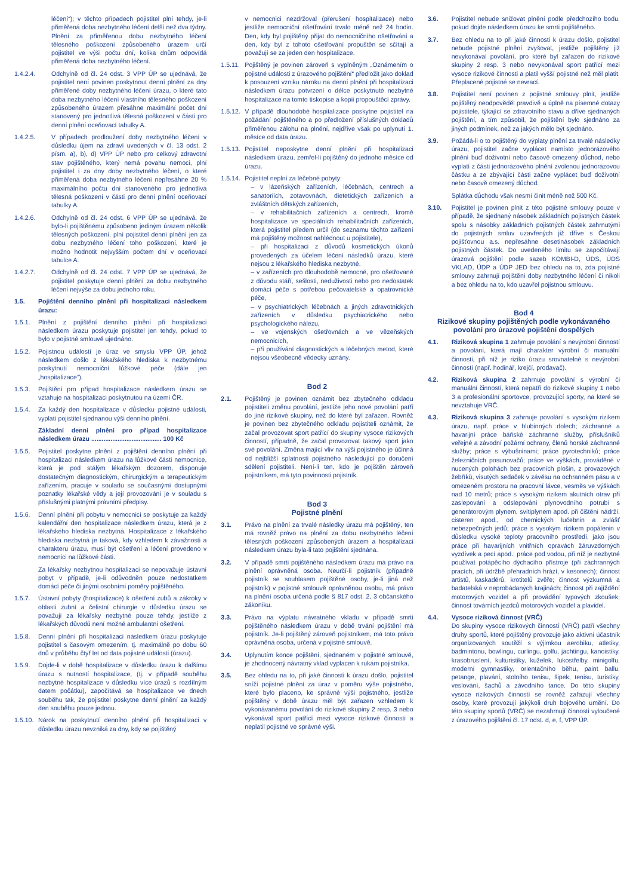léčení“); v těchto případech pojistitel plní tehdy, je-li přiměřená doba nezbytného léčení delší než dva týdny. Plnění za přiměřenou dobu nezbytného léčení tělesného poškození způsobeného úrazem určí pojistitel ve výši počtu dní, kolika dnům odpovídá přiměřená doba nezbytného léčení.
1.4.2.4. Odchylně od čl. 24 odst. 3 VPP ÚP se ujednává, že pojistitel není povinen poskytnout denní plnění za dny přiměřené doby nezbytného léčení úrazu, o které tato doba nezbytného léčení vlastního tělesného poškození způsobeného úrazem přesáhne maximální počet dní stanovený pro jednotlivá tělesná poškození v části pro denní plnění oceňovací tabulky A.
1.4.2.5. V případech prodloužení doby nezbytného léčení v důsledku újem na zdraví uvedených v čl. 13 odst. 2 písm. a), b), d) VPP ÚP nebo pro celkový zdravotní stav pojištěného, který nemá povahu nemoci, plní pojistitel i za dny doby nezbytného léčení, o které přiměřená doba nezbytného léčení nepřesáhne 20 % maximálního počtu dní stanoveného pro jednotlivá tělesná poškození v části pro denní plnění oceňovací tabulky A.
1.4.2.6. Odchylně od čl. 24 odst. 6 VPP ÚP se ujednává, že bylo-li pojištěnému způsobeno jediným úrazem několik tělesných poškození, plní pojistitel denní plnění jen za dobu nezbytného léčení toho poškození, které je možno hodnotit nejvyšším počtem dní v oceňovací tabulce A.
1.4.2.7. Odchylně od čl. 24 odst. 7 VPP ÚP se ujednává, že pojistitel poskytuje denní plnění za dobu nezbytného léčení nejvýše za dobu jednoho roku.
1.5. Pojištění denního plnění při hospitalizaci následkem úrazu:
1.5.1. Plnění z pojištění denního plnění při hospitalizaci následkem úrazu poskytuje pojistitel jen tehdy, pokud to bylo v pojistné smlouvě ujednáno.
1.5.2. Pojistnou událostí je úraz ve smyslu VPP ÚP, jehož následkem došlo z lékařského hlediska k nezbytnému poskytnutí nemocniční lůžkové péče (dále jen „hospitalizace“).
1.5.3. Pojištění pro případ hospitalizace následkem úrazu se vztahuje na hospitalizaci poskytnutou na území ČR.
1.5.4. Za každý den hospitalizace v důsledku pojistné události, vyplatí pojistitel sjednanou výši denního plnění.
Základní denní plnění pro případ hospitalizace následkem úrazu ........................................ 100 Kč
1.5.5. Pojistitel poskytne plnění z pojištění denního plnění při hospitalizaci následkem úrazu na lůžkové části nemocnice, která je pod stálým lékařským dozorem, disponuje dostatečným diagnostickým, chirurgickým a terapeutickým zařízením, pracuje v souladu se současnými dostupnými poznatky lékařské vědy a její provozování je v souladu s příslušnými platnými právními předpisy.
1.5.6. Denní plnění při pobytu v nemocnici se poskytuje za každý kalendářní den hospitalizace následkem úrazu, která je z lékařského hlediska nezbytná. Hospitalizace z lékařského hlediska nezbytná je taková, kdy vzhledem k závažnosti a charakteru úrazu, musí být ošetření a léčení provedeno v nemocnici na lůžkové části.
Za lékařsky nezbytnou hospitalizaci se nepovažuje ústavní pobyt v případě, je-li odůvodněn pouze nedostatkem domácí péče či jinými osobními poměry pojištěného.
1.5.7. Ústavní pobyty (hospitalizace) k ošetření zubů a zákroky v oblasti zubní a čelistní chirurgie v důsledku úrazu se považují za lékařsky nezbytné pouze tehdy, jestliže z lékařských důvodů není možné ambulantní ošetření.
1.5.8. Denní plnění při hospitalizaci následkem úrazu poskytuje pojistitel s časovým omezením, tj. maximálně po dobu 60 dnů v průběhu čtyř let od data pojistné události (úrazu).
1.5.9. Dojde-li v době hospitalizace v důsledku úrazu k dalšímu úrazu s nutností hospitalizace, (tj. v případě souběhu nezbytné hospitalizace v důsledku více úrazů s rozdílným datem počátku), započítává se hospitalizace ve dnech souběhu tak, že pojistitel poskytne denní plnění za každý den souběhu pouze jednou.
1.5.10. Nárok na poskytnutí denního plnění při hospitalizaci v důsledku úrazu nevzniká za dny, kdy se pojištěný
v nemocnici nezdržoval (přerušení hospitalizace) nebo jestliže nemocniční ošetřování trvalo méně než 24 hodin. Den, kdy byl pojištěný přijat do nemocničního ošetřování a den, kdy byl z tohoto ošetřování propuštěn se sčítají a považují se za jeden den hospitalizace.
1.5.11. Pojištěný je povinen zároveň s vyplněným „Oznámením o pojistné události z úrazového pojištění“ předložit jako doklad k posouzení vzniku nároku na denní plnění při hospitalizaci následkem úrazu potvrzení o délce poskytnuté nezbytné hospitalizace na tomto tiskopise a kopii propouštěcí zprávy.
1.5.12. V případě dlouhodobé hospitalizace poskytne pojistitel na požádání pojištěného a po předložení příslušných dokladů přiměřenou zálohu na plnění, nejdříve však po uplynutí 1. měsíce od data úrazu.
1.5.13. Pojistitel neposkytne denní plnění při hospitalizaci následkem úrazu, zemřel-li pojištěný do jednoho měsíce od úrazu.
1.5.14. Pojistitel neplní za léčebné pobyty:
– v lázeňských zařízeních, léčebnách, centrech a sanatoriích, zotavovnách, dietetických zařízeních a zvláštních dětských zařízeních,
– v rehabilitačních zařízeních a centrech, kromě hospitalizace ve speciálních rehabilitačních zařízeních, která pojistitel předem určil (do seznamu těchto zařízení má pojištěný možnost nahlédnout u pojistitele),
– při hospitalizaci z důvodů kosmetických úkonů provedených za účelem léčení následků úrazu, které nejsou z lékařského hlediska nezbytné,
– v zařízeních pro dlouhodobě nemocné, pro ošetřované z důvodu stáří, sešlosti, neduživosti nebo pro nedostatek domácí péče s potřebou pečovatelské a opatrovnické péče,
– v psychiatrických léčebnách a jiných zdravotnických zařízeních v důsledku psychiatrického nebo psychologického nálezu,
– ve vojenských ošetřovnách a ve vězeňských nemocnicích,
– při používání diagnostických a léčebných metod, které nejsou všeobecně vědecky uznány.
Bod 2
2.1. Pojištěný je povinen oznámit bez zbytečného odkladu pojistiteli změnu povolání, jestliže jeho nové povolání patří do jiné rizikové skupiny, než do které byl zařazen. Rovněž je povinen bez zbytečného odkladu pojistiteli oznámit, že začal provozovat sport patřící do skupiny vysoce rizikových činností, případně, že začal provozovat takový sport jako své povolání. Změna mající vliv na výši pojistného je účinná od nejbližší splatnosti pojistného následující po doručení sdělení pojistiteli. Není-li ten, kdo je pojištěn zároveň pojistníkem, má tyto povinnosti pojistník.
Bod 3
Pojistné plnění
3.1. Právo na plnění za trvalé následky úrazu má pojištěný, ten má rovněž právo na plnění za dobu nezbytného léčení tělesných poškození způsobených úrazem a hospitalizaci následkem úrazu byla-li tato pojištění sjednána.
3.2. V případě smrti pojištěného následkem úrazu má právo na plnění oprávněná osoba. Neurčí-li pojistník (případně pojistník se souhlasem pojištěné osoby, je-li jiná než pojistník) v pojistné smlouvě oprávněnou osobu, má právo na plnění osoba určená podle § 817 odst. 2, 3 občanského zákoníku.
3.3. Právo na výplatu návratného vkladu v případě smrti pojištěného následkem úrazu v době trvání pojištění má pojistník. Je-li pojištěný zároveň pojistníkem, má toto právo oprávněná osoba, určená v pojistné smlouvě.
3.4. Uplynutím konce pojištění, sjednaném v pojistné smlouvě, je zhodnocený návratný vklad vyplacen k rukám pojistníka.
3.5. Bez ohledu na to, při jaké činnosti k úrazu došlo, pojistitel sníží pojistné plnění za úraz v poměru výše pojistného, které bylo placeno, ke správné výši pojistného, jestliže pojištěný v době úrazu měl být zařazen vzhledem k vykonávanému povolání do rizikové skupiny 2 resp. 3 nebo vykonával sport patřící mezi vysoce rizikové činnosti a neplatil pojistné ve správné výši.
3.6. Pojistitel nebude snižovat plnění podle předchozího bodu, pokud dojde následkem úrazu ke smrti pojištěného.
3.7. Bez ohledu na to při jaké činnosti k úrazu došlo, pojistitel nebude pojistné plnění zvyšovat, jestliže pojištěný již nevykonával povolání, pro které byl zařazen do rizikové skupiny 2 resp. 3 nebo nevykonával sport patřící mezi vysoce rizikové činnosti a platil vyšší pojistné než měl platit. Přeplacené pojistné se nevrací.
3.8. Pojistitel není povinen z pojistné smlouvy plnit, jestliže pojištěný neodpověděl pravdivě a úplně na písemné dotazy pojistitele, týkající se zdravotního stavu a dříve sjednaných pojištění, a tím způsobil, že pojištění bylo sjednáno za jiných podmínek, než za jakých mělo být sjednáno.
3.9. Požádá-li o to pojištěný do výplaty plnění za trvalé následky úrazu, pojistitel začne vyplácet namísto jednorázového plnění buď doživotní nebo časově omezený důchod, nebo vyplatí z části jednorázového plnění zvolenou jednorázovou částku a ze zbývající části začne vyplácet buď doživotní nebo časově omezený důchod.
Splátka důchodu však nesmí činit méně než 500 Kč.
3.10. Pojistitel je povinen plnit z této pojistné smlouvy pouze v případě, že sjednaný násobek základních pojistných částek spolu s násobky základních pojistných částek zahrnutými do pojistných smluv uzavřených již dříve s Českou pojišťovnou a.s. nepřesáhne desetinásobek základních pojistných částek. Do uvedeného limitu se započítávají úrazová pojištění podle sazeb KOMBI-D, ÚDS, ÚDS VKLAD, ÚDP a ÚDP JED bez ohledu na to, zda pojistné smlouvy zahrnují pojištění doby nezbytného léčení či nikoli a bez ohledu na to, kdo uzavřel pojistnou smlouvu.
Bod 4
Rizikové skupiny pojištěných podle vykonávaného povolání pro úrazové pojištění dospělých
4.1. Riziková skupina 1 zahrnuje povolání s nevýrobní činností a povolání, která mají charakter výrobní či manuální činnosti, při níž je riziko úrazu srovnatelné s nevýrobní činností (např. hodinář, krejčí, prodavač).
4.2. Riziková skupina 2 zahrnuje povolání s výrobní či manuální činností, která nepatří do rizikové skupiny 1 nebo 3 a profesionální sportovce, provozující sporty, na které se nevztahuje VRČ.
4.3. Riziková skupina 3 zahrnuje povolání s vysokým rizikem úrazu, např. práce v hlubinných dolech; záchranné a havarijní práce báňské záchranné služby, příslušníků veřejné a závodní požární ochrany, členů horské záchranné služby; práce s výbušninami; práce pyrotechniků; práce železničních posunovačů; práce ve výškách, prováděné v nucených polohách bez pracovních plošin, z provazových žebříků, visutých sedaček v závěsu na ochranném pásu a v omezeném prostoru na pracovní lávce, vesměs ve výškách nad 10 metrů; práce s vysokým rizikem akutních otrav při zaslepování a odslepování plynovodního potrubí s generátorovým plynem, svítiplynem apod. při čištění nádrží, cisteren apod., od chemických lučebnin a zvlášť nebezpečných jedů; práce s vysokým rizikem popálenin v důsledku vysoké teploty pracovního prostředí, jako jsou práce při havarijních vnitřních opravách žáruvzdorných vyzdívek a pecí apod.; práce pod vodou, při níž je nezbytné používat potápěcího dýchacího přístroje (při záchranných pracích, při údržbě přehradních hrází, v kesonech); činnost artistů, kaskadérů, krotitelů zvěře; činnost výzkumná a badatelská v neprobádaných krajinách; činnost při zajíždění motorových vozidel a při provádění typových zkoušek; činnost továrních jezdců motorových vozidel a plavidel.
4.4. Vysoce riziková činnost (VRČ)
Do skupiny vysoce rizikových činností (VRČ) patří všechny druhy sportů, které pojištěný provozuje jako aktivní účastník organizovaných soutěží s výjimkou aerobiku, atletiky, badmintonu, bowlingu, curlingu, golfu, jachtingu, kanoistiky, krasobruslení, kulturistiky, kuželek, lukostřelby, minigolfu, moderní gymnastiky, orientačního běhu, paint ballu, petange, plavání, stolního tenisu, šipek, tenisu, turistiky, veslování, šachů a závodního tance. Do této skupiny vysoce rizikových činností se rovněž zařazují všechny osoby, které provozují jakýkoli druh bojového umění. Do této skupiny sportů (VRČ) se nezahrnují činnosti vyloučené z úrazového pojištění čl. 17 odst. d, e, f, VPP ÚP.